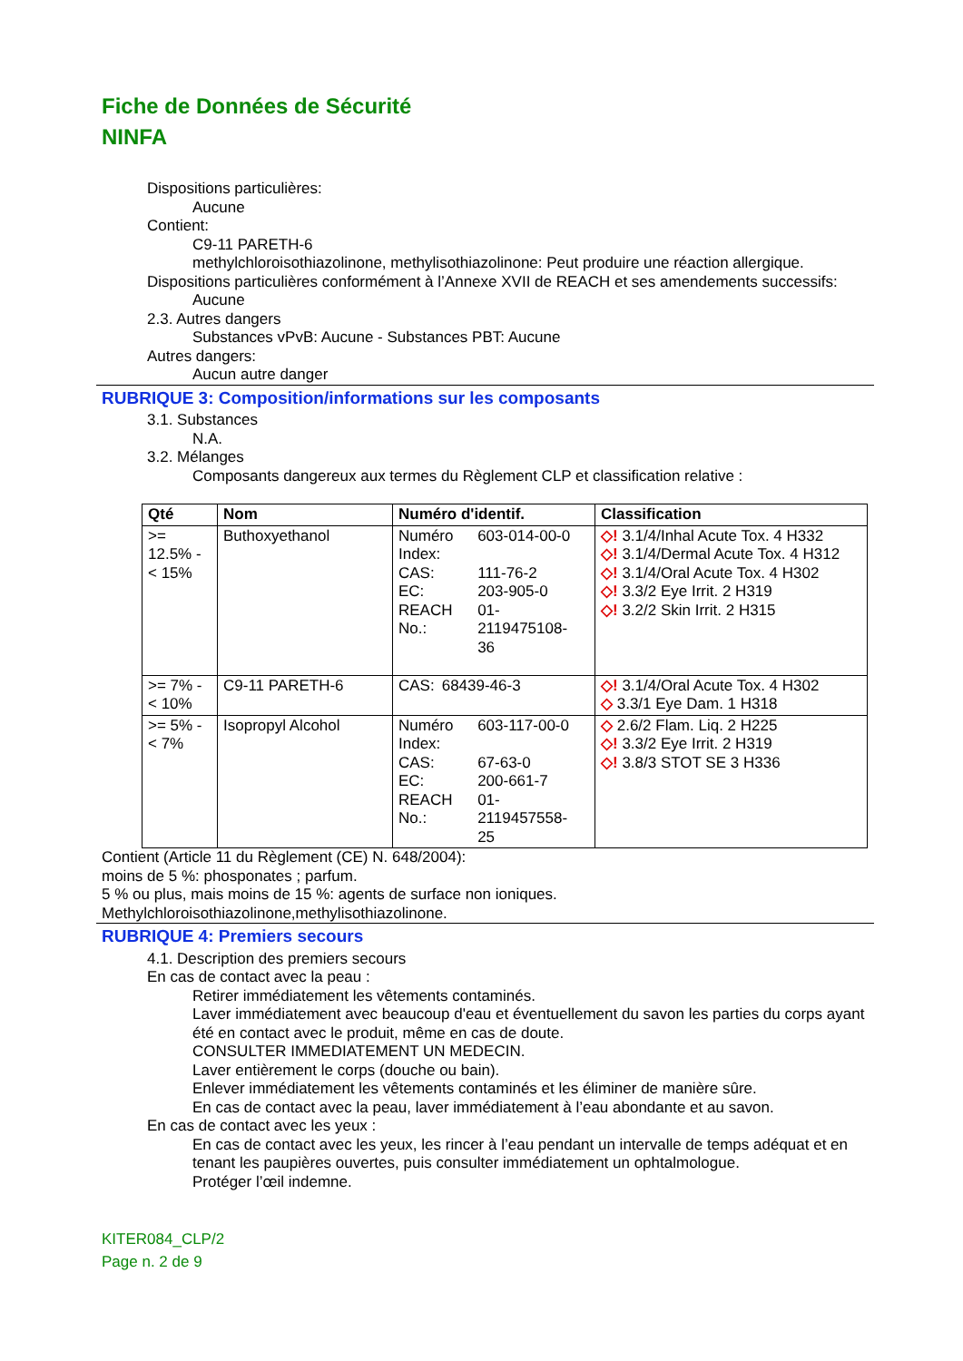Fiche de Données de Sécurité
NINFA
Dispositions particulières:
Aucune
Contient:
C9-11 PARETH-6
methylchloroisothiazolinone, methylisothiazolinone: Peut produire une réaction allergique.
Dispositions particulières conformément à l’Annexe XVII de REACH et ses amendements successifs:
Aucune
2.3. Autres dangers
Substances vPvB: Aucune - Substances PBT: Aucune
Autres dangers:
Aucun autre danger
RUBRIQUE 3: Composition/informations sur les composants
3.1. Substances
N.A.
3.2. Mélanges
Composants dangereux aux termes du Règlement CLP et classification relative :
| Qté | Nom | Numéro d'identif. | Classification |
| --- | --- | --- | --- |
| >= 12.5% - < 15% | Buthoxyethanol | / Numéro Index: / 603-014-00-0 / / CAS: / 111-76-2 / / EC: / 203-905-0 / / REACH No.: / 01-2119475108-36 / | ◇! 3.1/4/Inhal Acute Tox. 4 H332 ◇! 3.1/4/Dermal Acute Tox. 4 H312 ◇! 3.1/4/Oral Acute Tox. 4 H302 ◇! 3.3/2 Eye Irrit. 2 H319 ◇! 3.2/2 Skin Irrit. 2 H315 |
| >= 7% - < 10% | C9-11 PARETH-6 | / CAS: / 68439-46-3 / | ◇! 3.1/4/Oral Acute Tox. 4 H302 ◇ 3.3/1 Eye Dam. 1 H318 |
| >= 5% - < 7% | Isopropyl Alcohol | / Numéro Index: / 603-117-00-0 / / CAS: / 67-63-0 / / EC: / 200-661-7 / / REACH No.: / 01-2119457558-25 / | ◇ 2.6/2 Flam. Liq. 2 H225 ◇! 3.3/2 Eye Irrit. 2 H319 ◇! 3.8/3 STOT SE 3 H336 |
Contient (Article 11 du Règlement (CE) N. 648/2004):
moins de 5 %: phosponates ; parfum.
5 % ou plus, mais moins de 15 %: agents de surface non ioniques.
Methylchloroisothiazolinone,methylisothiazolinone.
RUBRIQUE 4: Premiers secours
4.1. Description des premiers secours
En cas de contact avec la peau :
Retirer immédiatement les vêtements contaminés.
Laver immédiatement avec beaucoup d'eau et éventuellement du savon les parties du corps ayant été en contact avec le produit, même en cas de doute.
CONSULTER IMMEDIATEMENT UN MEDECIN.
Laver entièrement le corps (douche ou bain).
Enlever immédiatement les vêtements contaminés et les éliminer de manière sûre.
En cas de contact avec la peau, laver immédiatement à l’eau abondante et au savon.
En cas de contact avec les yeux :
En cas de contact avec les yeux, les rincer à l’eau pendant un intervalle de temps adéquat et en tenant les paupières ouvertes, puis consulter immédiatement un ophtalmologue.
Protéger l’œil indemne.
KITER084_CLP/2
Page n. 2 de 9